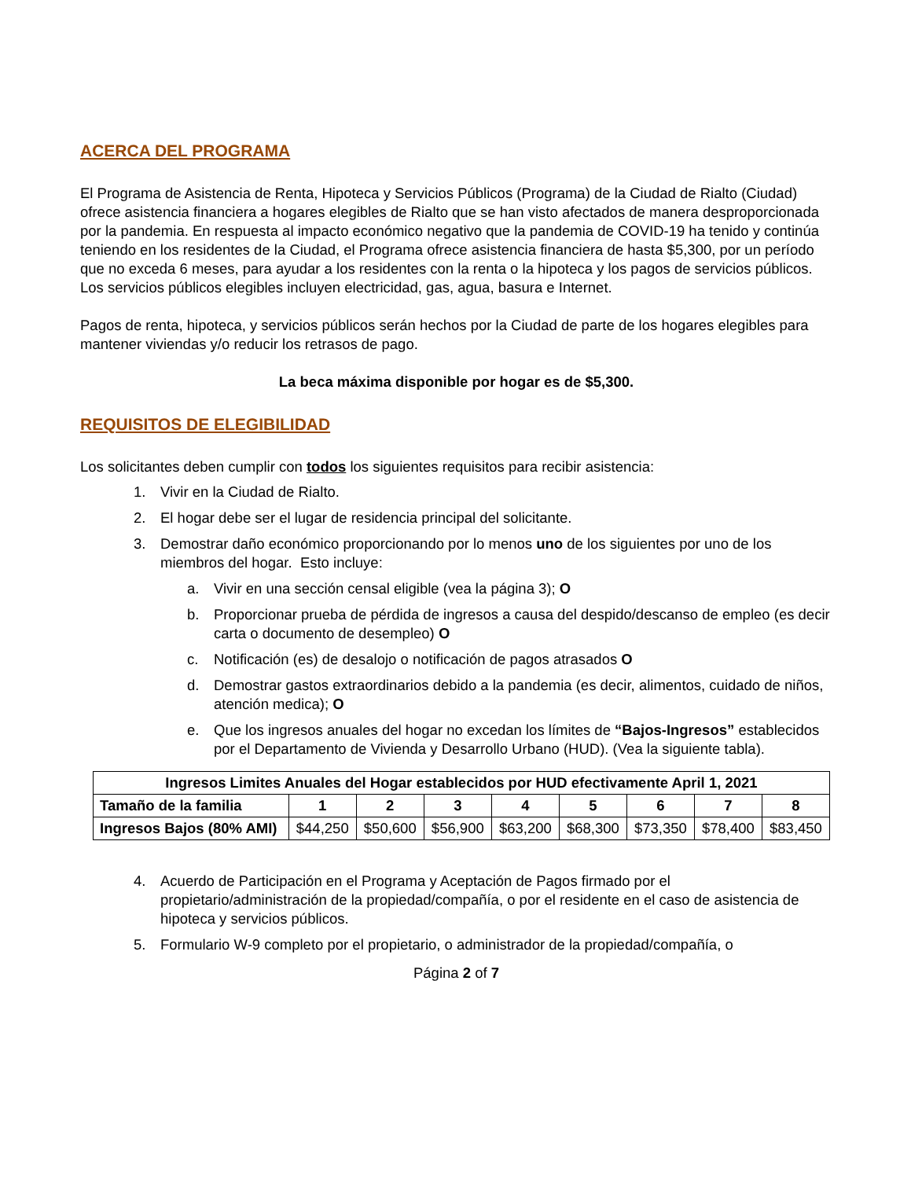ACERCA DEL PROGRAMA
El Programa de Asistencia de Renta, Hipoteca y Servicios Públicos (Programa) de la Ciudad de Rialto (Ciudad) ofrece asistencia financiera a hogares elegibles de Rialto que se han visto afectados de manera desproporcionada por la pandemia. En respuesta al impacto económico negativo que la pandemia de COVID-19 ha tenido y continúa teniendo en los residentes de la Ciudad, el Programa ofrece asistencia financiera de hasta $5,300, por un período que no exceda 6 meses, para ayudar a los residentes con la renta o la hipoteca y los pagos de servicios públicos. Los servicios públicos elegibles incluyen electricidad, gas, agua, basura e Internet.
Pagos de renta, hipoteca, y servicios públicos serán hechos por la Ciudad de parte de los hogares elegibles para mantener viviendas y/o reducir los retrasos de pago.
La beca máxima disponible por hogar es de $5,300.
REQUISITOS DE ELEGIBILIDAD
Los solicitantes deben cumplir con todos los siguientes requisitos para recibir asistencia:
1. Vivir en la Ciudad de Rialto.
2. El hogar debe ser el lugar de residencia principal del solicitante.
3. Demostrar daño económico proporcionando por lo menos uno de los siguientes por uno de los miembros del hogar. Esto incluye:
a. Vivir en una sección censal eligible (vea la página 3); O
b. Proporcionar prueba de pérdida de ingresos a causa del despido/descanso de empleo (es decir carta o documento de desempleo) O
c. Notificación (es) de desalojo o notificación de pagos atrasados O
d. Demostrar gastos extraordinarios debido a la pandemia (es decir, alimentos, cuidado de niños, atención medica); O
e. Que los ingresos anuales del hogar no excedan los límites de “Bajos-Ingresos” establecidos por el Departamento de Vivienda y Desarrollo Urbano (HUD). (Vea la siguiente tabla).
| Ingresos Limites Anuales del Hogar establecidos por HUD efectivamente April 1, 2021 | | | | | | | | |
| --- | --- | --- | --- | --- | --- | --- | --- | --- |
| Tamaño de la familia | 1 | 2 | 3 | 4 | 5 | 6 | 7 | 8 |
| Ingresos Bajos (80% AMI) | $44,250 | $50,600 | $56,900 | $63,200 | $68,300 | $73,350 | $78,400 | $83,450 |
4. Acuerdo de Participación en el Programa y Aceptación de Pagos firmado por el propietario/administración de la propiedad/compañía, o por el residente en el caso de asistencia de hipoteca y servicios públicos.
5. Formulario W-9 completo por el propietario, o administrador de la propiedad/compañía, o
Página 2 of 7